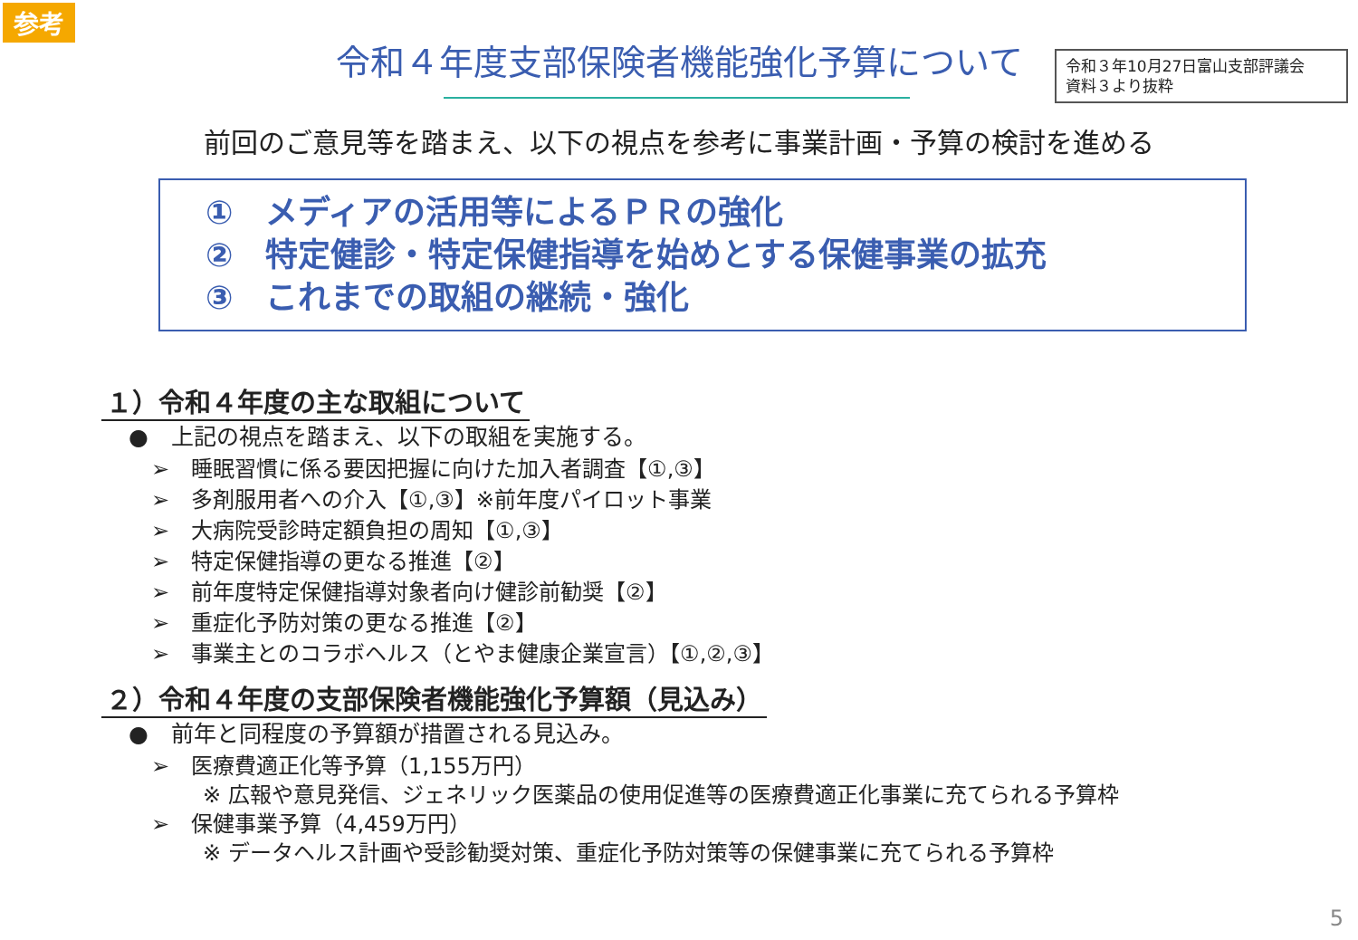参考
令和３年10月27日富山支部評議会
資料３より抜粋
令和４年度支部保険者機能強化予算について
前回のご意見等を踏まえ、以下の視点を参考に事業計画・予算の検討を進める
①　メディアの活用等によるＰＲの強化
②　特定健診・特定保健指導を始めとする保健事業の拡充
③　これまでの取組の継続・強化
１）令和４年度の主な取組について
●　上記の視点を踏まえ、以下の取組を実施する。
➢　睡眠習慣に係る要因把握に向けた加入者調査【①,③】
➢　多剤服用者への介入【①,③】※前年度パイロット事業
➢　大病院受診時定額負担の周知【①,③】
➢　特定保健指導の更なる推進【②】
➢　前年度特定保健指導対象者向け健診前勧奨【②】
➢　重症化予防対策の更なる推進【②】
➢　事業主とのコラボヘルス（とやま健康企業宣言）【①,②,③】
２）令和４年度の支部保険者機能強化予算額（見込み）
●　前年と同程度の予算額が措置される見込み。
➢　医療費適正化等予算（1,155万円）
※ 広報や意見発信、ジェネリック医薬品の使用促進等の医療費適正化事業に充てられる予算枠
➢　保健事業予算（4,459万円）
※ データヘルス計画や受診勧奨対策、重症化予防対策等の保健事業に充てられる予算枠
5